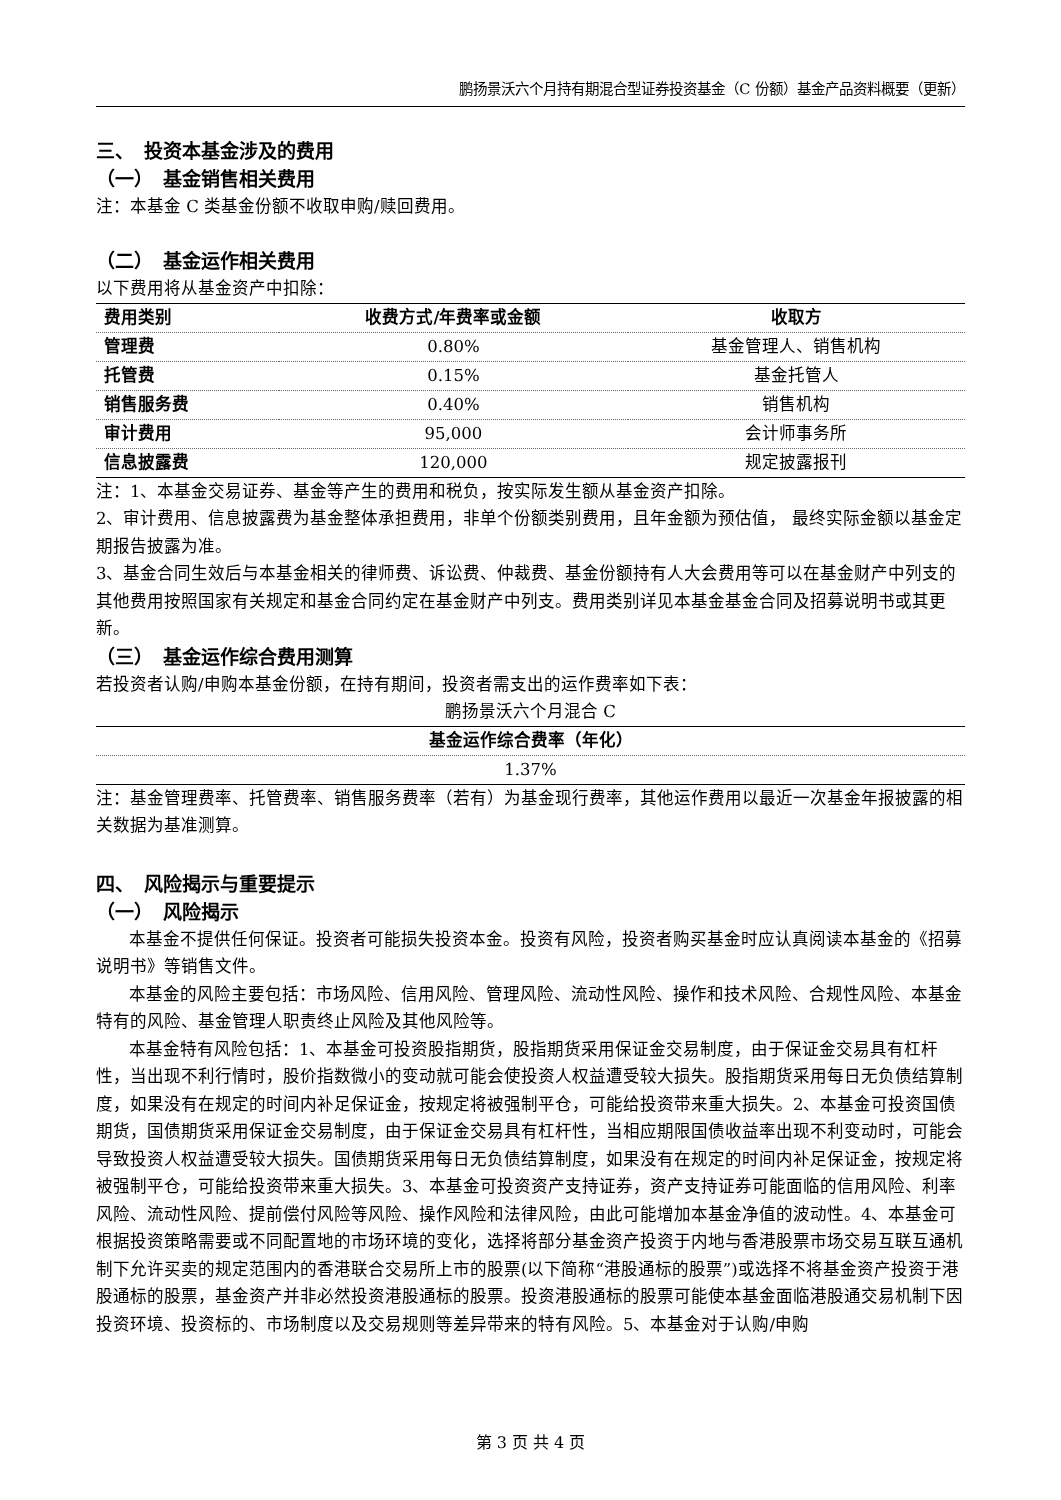鹏扬景沃六个月持有期混合型证券投资基金（C 份额）基金产品资料概要（更新）
三、　投资本基金涉及的费用
（一）　基金销售相关费用
注：本基金 C 类基金份额不收取申购/赎回费用。
（二）　基金运作相关费用
以下费用将从基金资产中扣除：
| 费用类别 | 收费方式/年费率或金额 | 收取方 |
| --- | --- | --- |
| 管理费 | 0.80% | 基金管理人、销售机构 |
| 托管费 | 0.15% | 基金托管人 |
| 销售服务费 | 0.40% | 销售机构 |
| 审计费用 | 95,000 | 会计师事务所 |
| 信息披露费 | 120,000 | 规定披露报刊 |
注：1、本基金交易证券、基金等产生的费用和税负，按实际发生额从基金资产扣除。
2、审计费用、信息披露费为基金整体承担费用，非单个份额类别费用，且年金额为预估值， 最终实际金额以基金定期报告披露为准。
3、基金合同生效后与本基金相关的律师费、诉讼费、仲裁费、基金份额持有人大会费用等可以在基金财产中列支的其他费用按照国家有关规定和基金合同约定在基金财产中列支。费用类别详见本基金基金合同及招募说明书或其更新。
（三）　基金运作综合费用测算
若投资者认购/申购本基金份额，在持有期间，投资者需支出的运作费率如下表：
鹏扬景沃六个月混合 C
| 基金运作综合费率（年化） |
| --- |
| 1.37% |
注：基金管理费率、托管费率、销售服务费率（若有）为基金现行费率，其他运作费用以最近一次基金年报披露的相关数据为基准测算。
四、　风险揭示与重要提示
（一）　风险揭示
本基金不提供任何保证。投资者可能损失投资本金。投资有风险，投资者购买基金时应认真阅读本基金的《招募说明书》等销售文件。
本基金的风险主要包括：市场风险、信用风险、管理风险、流动性风险、操作和技术风险、合规性风险、本基金特有的风险、基金管理人职责终止风险及其他风险等。
本基金特有风险包括：1、本基金可投资股指期货，股指期货采用保证金交易制度，由于保证金交易具有杠杆性，当出现不利行情时，股价指数微小的变动就可能会使投资人权益遭受较大损失。股指期货采用每日无负债结算制度，如果没有在规定的时间内补足保证金，按规定将被强制平仓，可能给投资带来重大损失。2、本基金可投资国债期货，国债期货采用保证金交易制度，由于保证金交易具有杠杆性，当相应期限国债收益率出现不利变动时，可能会导致投资人权益遭受较大损失。国债期货采用每日无负债结算制度，如果没有在规定的时间内补足保证金，按规定将被强制平仓，可能给投资带来重大损失。3、本基金可投资资产支持证券，资产支持证券可能面临的信用风险、利率风险、流动性风险、提前偿付风险等风险、操作风险和法律风险，由此可能增加本基金净值的波动性。4、本基金可根据投资策略需要或不同配置地的市场环境的变化，选择将部分基金资产投资于内地与香港股票市场交易互联互通机制下允许买卖的规定范围内的香港联合交易所上市的股票(以下简称“港股通标的股票”)或选择不将基金资产投资于港股通标的股票，基金资产并非必然投资港股通标的股票。投资港股通标的股票可能使本基金面临港股通交易机制下因投资环境、投资标的、市场制度以及交易规则等差异带来的特有风险。5、本基金对于认购/申购
第 3 页 共 4 页